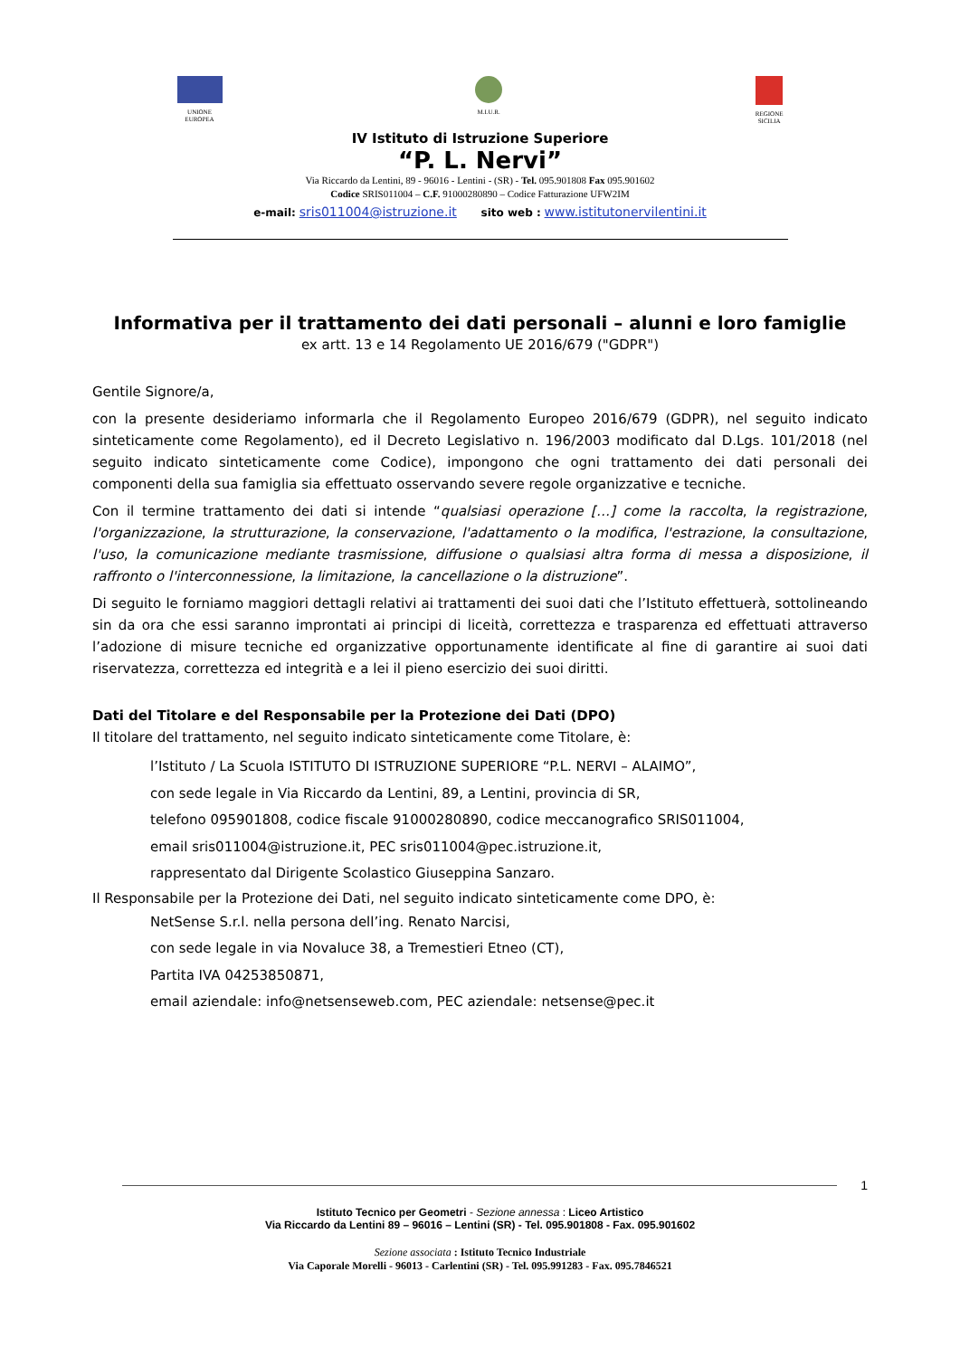UNIONE
EUROPEA
M.I.U.R. REGIONE
SICILIA
IV Istituto di Istruzione Superiore
“P. L. Nervi”
Via Riccardo da Lentini, 89 - 96016 - Lentini - (SR) - Tel. 095.901808 Fax 095.901602
Codice SRIS011004 – C.F. 91000280890 – Codice Fatturazione UFW2IM
e-mail: sris011004@istruzione.it sito web : www.istitutonervilentini.it
Informativa per il trattamento dei dati personali – alunni e loro famiglie
ex artt. 13 e 14 Regolamento UE 2016/679 ("GDPR")
Gentile Signore/a,
con la presente desideriamo informarla che il Regolamento Europeo 2016/679 (GDPR), nel seguito indicato sinteticamente come Regolamento), ed il Decreto Legislativo n. 196/2003 modificato dal D.Lgs. 101/2018 (nel seguito indicato sinteticamente come Codice), impongono che ogni trattamento dei dati personali dei componenti della sua famiglia sia effettuato osservando severe regole organizzative e tecniche.
Con il termine trattamento dei dati si intende “qualsiasi operazione […] come la raccolta, la registrazione, l'organizzazione, la strutturazione, la conservazione, l'adattamento o la modifica, l'estrazione, la consultazione, l'uso, la comunicazione mediante trasmissione, diffusione o qualsiasi altra forma di messa a disposizione, il raffronto o l'interconnessione, la limitazione, la cancellazione o la distruzione”.
Di seguito le forniamo maggiori dettagli relativi ai trattamenti dei suoi dati che l’Istituto effettuerà, sottolineando sin da ora che essi saranno improntati ai principi di liceità, correttezza e trasparenza ed effettuati attraverso l’adozione di misure tecniche ed organizzative opportunamente identificate al fine di garantire ai suoi dati riservatezza, correttezza ed integrità e a lei il pieno esercizio dei suoi diritti.
Dati del Titolare e del Responsabile per la Protezione dei Dati (DPO)
Il titolare del trattamento, nel seguito indicato sinteticamente come Titolare, è:
l’Istituto / La Scuola ISTITUTO DI ISTRUZIONE SUPERIORE “P.L. NERVI – ALAIMO”,
con sede legale in Via Riccardo da Lentini, 89, a Lentini, provincia di SR,
telefono 095901808, codice fiscale 91000280890, codice meccanografico SRIS011004,
email sris011004@istruzione.it, PEC sris011004@pec.istruzione.it,
rappresentato dal Dirigente Scolastico Giuseppina Sanzaro.
Il Responsabile per la Protezione dei Dati, nel seguito indicato sinteticamente come DPO, è:
NetSense S.r.l. nella persona dell’ing. Renato Narcisi,
con sede legale in via Novaluce 38, a Tremestieri Etneo (CT),
Partita IVA 04253850871,
email aziendale: info@netsenseweb.com, PEC aziendale: netsense@pec.it
1
Istituto Tecnico per Geometri - Sezione annessa : Liceo Artistico
Via Riccardo da Lentini 89 – 96016 – Lentini (SR) - Tel. 095.901808 - Fax. 095.901602
Sezione associata : Istituto Tecnico Industriale
Via Caporale Morelli - 96013 - Carlentini (SR) - Tel. 095.991283 - Fax. 095.7846521